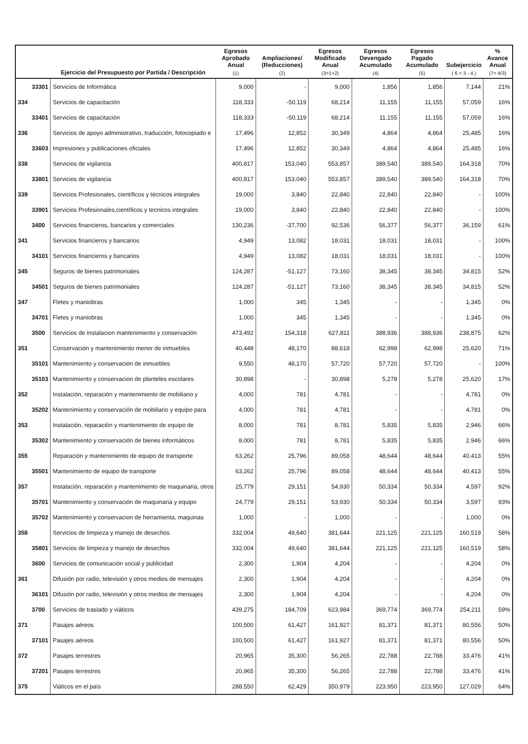| | | Ejercicio del Presupuesto por Partida / Descripción | Egresos Aprobado Anual (1) | Ampliaciones/ (Reducciones) (2) | Egresos Modificado Anual (3=1+2) | Egresos Devengado Acumulado (4) | Egresos Pagado Acumulado (5) | Subejercicio ( 6 = 3 - 4 ) | % Avance Anual (7= 4/3) |
| --- | --- | --- | --- | --- | --- | --- | --- | --- | --- |
| | 33301 | Servicios de Informática | 9,000 | - | 9,000 | 1,856 | 1,856 | 7,144 | 21% |
| 334 | | Servicios de capacitación | 118,333 | -50,119 | 68,214 | 11,155 | 11,155 | 57,059 | 16% |
| | 33401 | Servicios de capacitación | 118,333 | -50,119 | 68,214 | 11,155 | 11,155 | 57,059 | 16% |
| 336 | | Servicios de apoyo administrativo, traducción, fotocopiado e | 17,496 | 12,852 | 30,349 | 4,864 | 4,864 | 25,485 | 16% |
| | 33603 | Impresiones y publicaciones oficiales | 17,496 | 12,852 | 30,349 | 4,864 | 4,864 | 25,485 | 16% |
| 338 | | Servicios de vigilancia | 400,817 | 153,040 | 553,857 | 389,540 | 389,540 | 164,318 | 70% |
| | 33801 | Servicios de vigilancia | 400,817 | 153,040 | 553,857 | 389,540 | 389,540 | 164,318 | 70% |
| 339 | | Servicios Profesionales, científicos y técnicos integrales | 19,000 | 3,840 | 22,840 | 22,840 | 22,840 | - | 100% |
| | 33901 | Servicios Profesionales,científicos y tecnicos integrales | 19,000 | 3,840 | 22,840 | 22,840 | 22,840 | - | 100% |
| | 3400 | Servicios financieros, bancarios y comerciales | 130,236 | -37,700 | 92,536 | 56,377 | 56,377 | 36,159 | 61% |
| 341 | | Servicios financieros y bancarios | 4,949 | 13,082 | 18,031 | 18,031 | 18,031 | - | 100% |
| | 34101 | Servicios financieros y bancarios | 4,949 | 13,082 | 18,031 | 18,031 | 18,031 | - | 100% |
| 345 | | Seguros de bienes patrimoniales | 124,287 | -51,127 | 73,160 | 38,345 | 38,345 | 34,815 | 52% |
| | 34501 | Seguros de bienes patrimoniales | 124,287 | -51,127 | 73,160 | 38,345 | 38,345 | 34,815 | 52% |
| 347 | | Fletes y maniobras | 1,000 | 345 | 1,345 | - | - | 1,345 | 0% |
| | 34701 | Fletes y maniobras | 1,000 | 345 | 1,345 | - | - | 1,345 | 0% |
| | 3500 | Servicios de instalacion mantenimiento y conservación | 473,492 | 154,318 | 627,811 | 388,936 | 388,936 | 238,875 | 62% |
| 351 | | Conservación y mantenimiento menor de inmuebles | 40,448 | 48,170 | 88,618 | 62,998 | 62,998 | 25,620 | 71% |
| | 35101 | Mantenimiento y conservación de inmuebles | 9,550 | 48,170 | 57,720 | 57,720 | 57,720 | - | 100% |
| | 35103 | Mantenimiento y conservacion de planteles escolares | 30,898 | - | 30,898 | 5,278 | 5,278 | 25,620 | 17% |
| 352 | | Instalación, reparación y mantenimiento de mobiliario y | 4,000 | 781 | 4,781 | - | - | 4,781 | 0% |
| | 35202 | Mantenimiento y conservación de mobiliario y equipo para | 4,000 | 781 | 4,781 | - | - | 4,781 | 0% |
| 353 | | Instalación, reparación y mantenimiento de equipo de | 8,000 | 781 | 8,781 | 5,835 | 5,835 | 2,946 | 66% |
| | 35302 | Mantenimiento y conservación de bienes informáticos | 8,000 | 781 | 8,781 | 5,835 | 5,835 | 2,946 | 66% |
| 355 | | Reparación y mantenimiento de equipo de transporte | 63,262 | 25,796 | 89,058 | 48,644 | 48,644 | 40,413 | 55% |
| | 35501 | Mantenimiento de equipo de transporte | 63,262 | 25,796 | 89,058 | 48,644 | 48,644 | 40,413 | 55% |
| 357 | | Instalación, reparación y mantenimiento de maquinaria, otros | 25,779 | 29,151 | 54,930 | 50,334 | 50,334 | 4,597 | 92% |
| | 35701 | Mantenimiento y conservación de maquinaria y equipo | 24,779 | 29,151 | 53,930 | 50,334 | 50,334 | 3,597 | 93% |
| | 35702 | Mantenimiento y conservacion de herramienta, maquinas | 1,000 | - | 1,000 | - | - | 1,000 | 0% |
| 358 | | Servicios de limpieza y manejo de desechos | 332,004 | 49,640 | 381,644 | 221,125 | 221,125 | 160,519 | 58% |
| | 35801 | Servicios de limpieza y manejo de desechos | 332,004 | 49,640 | 381,644 | 221,125 | 221,125 | 160,519 | 58% |
| | 3600 | Servicios de comunicación social y publicidad | 2,300 | 1,904 | 4,204 | - | - | 4,204 | 0% |
| 361 | | Difusión por radio, televisión y otros medios de mensajes | 2,300 | 1,904 | 4,204 | - | - | 4,204 | 0% |
| | 36101 | Difusión por radio, televisión y otros medios de mensajes | 2,300 | 1,904 | 4,204 | - | - | 4,204 | 0% |
| | 3700 | Servicios de traslado y viáticos | 439,275 | 184,709 | 623,984 | 369,774 | 369,774 | 254,211 | 59% |
| 371 | | Pasajes aéreos | 100,500 | 61,427 | 161,927 | 81,371 | 81,371 | 80,556 | 50% |
| | 37101 | Pasajes aéreos | 100,500 | 61,427 | 161,927 | 81,371 | 81,371 | 80,556 | 50% |
| 372 | | Pasajes terrestres | 20,965 | 35,300 | 56,265 | 22,788 | 22,788 | 33,476 | 41% |
| | 37201 | Pasajes terrestres | 20,965 | 35,300 | 56,265 | 22,788 | 22,788 | 33,476 | 41% |
| 375 | | Viáticos en el país | 288,550 | 62,429 | 350,979 | 223,950 | 223,950 | 127,029 | 64% |